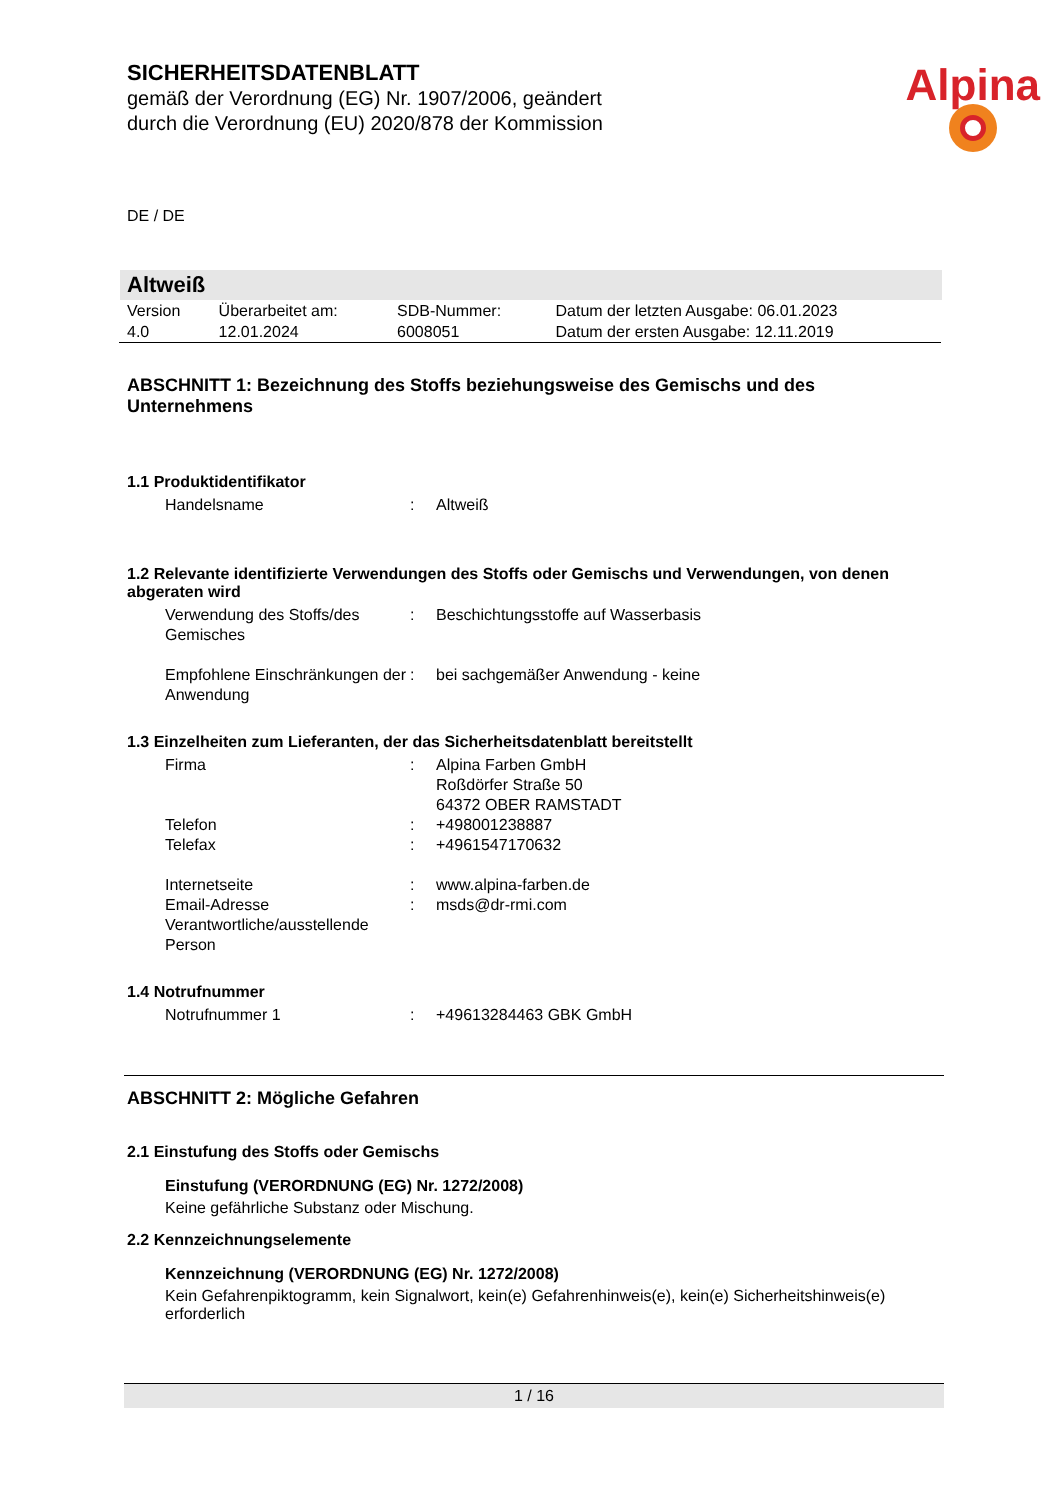SICHERHEITSDATENBLATT
gemäß der Verordnung (EG) Nr. 1907/2006, geändert
durch die Verordnung (EU) 2020/878 der Kommission
Alpina
DE / DE
Altweiß
| Version 4.0 | Überarbeitet am: 12.01.2024 | SDB-Nummer: 6008051 | Datum der letzten Ausgabe: 06.01.2023 Datum der ersten Ausgabe: 12.11.2019 |
ABSCHNITT 1: Bezeichnung des Stoffs beziehungsweise des Gemischs und des Unternehmens
1.1 Produktidentifikator
| Handelsname | : | Altweiß |
1.2 Relevante identifizierte Verwendungen des Stoffs oder Gemischs und Verwendungen, von denen abgeraten wird
| Verwendung des Stoffs/des Gemisches | : | Beschichtungsstoffe auf Wasserbasis |
| Empfohlene Einschränkungen der Anwendung | : | bei sachgemäßer Anwendung - keine |
1.3 Einzelheiten zum Lieferanten, der das Sicherheitsdatenblatt bereitstellt
| Firma | : | Alpina Farben GmbH Roßdörfer Straße 50 64372 OBER RAMSTADT |
| Telefon | : | +498001238887 |
| Telefax | : | +4961547170632 |
| Internetseite | : | www.alpina-farben.de |
| Email-Adresse Verantwortliche/ausstellende Person | : | msds@dr-rmi.com |
1.4 Notrufnummer
| Notrufnummer 1 | : | +49613284463 GBK GmbH |
ABSCHNITT 2: Mögliche Gefahren
2.1 Einstufung des Stoffs oder Gemischs
Einstufung (VERORDNUNG (EG) Nr. 1272/2008)
Keine gefährliche Substanz oder Mischung.
2.2 Kennzeichnungselemente
Kennzeichnung (VERORDNUNG (EG) Nr. 1272/2008)
Kein Gefahrenpiktogramm, kein Signalwort, kein(e) Gefahrenhinweis(e), kein(e) Sicherheitshinweis(e) erforderlich
1 / 16